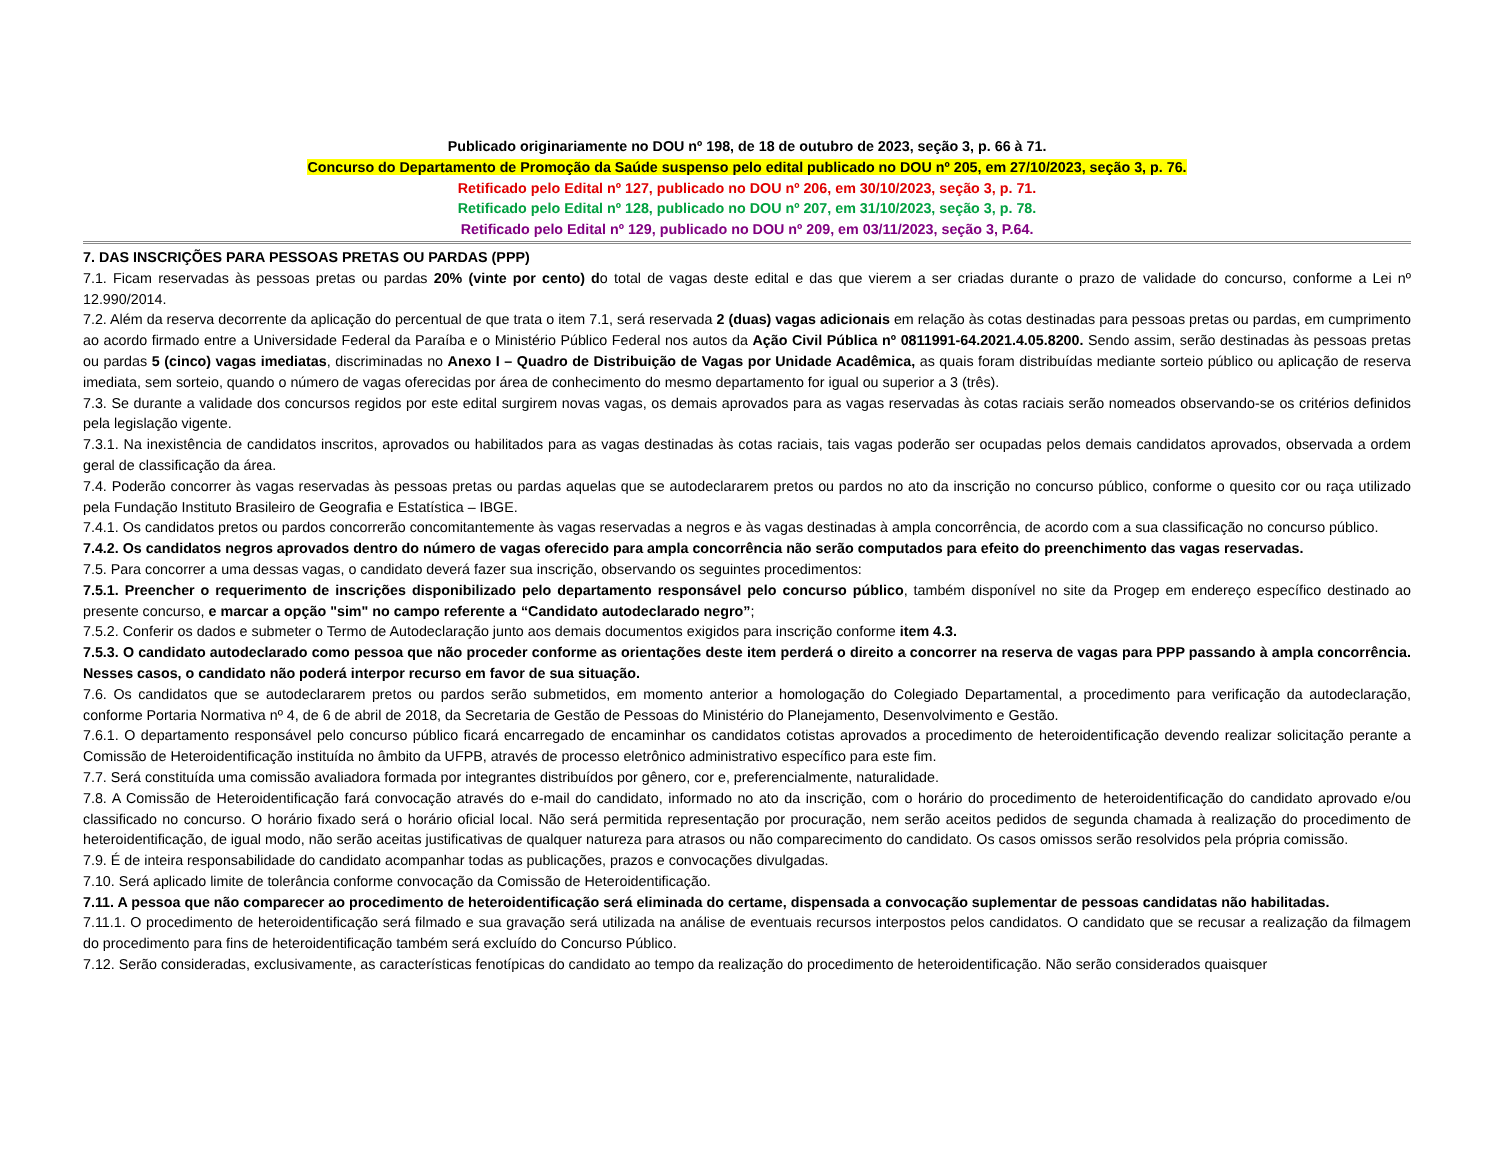Publicado originariamente no DOU nº 198, de 18 de outubro de 2023, seção 3, p. 66 à 71.
Concurso do Departamento de Promoção da Saúde suspenso pelo edital publicado no DOU nº 205, em 27/10/2023, seção 3, p. 76.
Retificado pelo Edital nº 127, publicado no DOU nº 206, em 30/10/2023, seção 3, p. 71.
Retificado pelo Edital nº 128, publicado no DOU nº 207, em 31/10/2023, seção 3, p. 78.
Retificado pelo Edital nº 129, publicado no DOU nº 209, em 03/11/2023, seção 3, P.64.
7. DAS INSCRIÇÕES PARA PESSOAS PRETAS OU PARDAS (PPP)
7.1. Ficam reservadas às pessoas pretas ou pardas 20% (vinte por cento) do total de vagas deste edital e das que vierem a ser criadas durante o prazo de validade do concurso, conforme a Lei nº 12.990/2014.
7.2. Além da reserva decorrente da aplicação do percentual de que trata o item 7.1, será reservada 2 (duas) vagas adicionais em relação às cotas destinadas para pessoas pretas ou pardas, em cumprimento ao acordo firmado entre a Universidade Federal da Paraíba e o Ministério Público Federal nos autos da Ação Civil Pública nº 0811991-64.2021.4.05.8200. Sendo assim, serão destinadas às pessoas pretas ou pardas 5 (cinco) vagas imediatas, discriminadas no Anexo I – Quadro de Distribuição de Vagas por Unidade Acadêmica, as quais foram distribuídas mediante sorteio público ou aplicação de reserva imediata, sem sorteio, quando o número de vagas oferecidas por área de conhecimento do mesmo departamento for igual ou superior a 3 (três).
7.3. Se durante a validade dos concursos regidos por este edital surgirem novas vagas, os demais aprovados para as vagas reservadas às cotas raciais serão nomeados observando-se os critérios definidos pela legislação vigente.
7.3.1. Na inexistência de candidatos inscritos, aprovados ou habilitados para as vagas destinadas às cotas raciais, tais vagas poderão ser ocupadas pelos demais candidatos aprovados, observada a ordem geral de classificação da área.
7.4. Poderão concorrer às vagas reservadas às pessoas pretas ou pardas aquelas que se autodeclararem pretos ou pardos no ato da inscrição no concurso público, conforme o quesito cor ou raça utilizado pela Fundação Instituto Brasileiro de Geografia e Estatística – IBGE.
7.4.1. Os candidatos pretos ou pardos concorrerão concomitantemente às vagas reservadas a negros e às vagas destinadas à ampla concorrência, de acordo com a sua classificação no concurso público.
7.4.2. Os candidatos negros aprovados dentro do número de vagas oferecido para ampla concorrência não serão computados para efeito do preenchimento das vagas reservadas.
7.5. Para concorrer a uma dessas vagas, o candidato deverá fazer sua inscrição, observando os seguintes procedimentos:
7.5.1. Preencher o requerimento de inscrições disponibilizado pelo departamento responsável pelo concurso público, também disponível no site da Progep em endereço específico destinado ao presente concurso, e marcar a opção "sim" no campo referente a “Candidato autodeclarado negro”;
7.5.2. Conferir os dados e submeter o Termo de Autodeclaração junto aos demais documentos exigidos para inscrição conforme item 4.3.
7.5.3. O candidato autodeclarado como pessoa que não proceder conforme as orientações deste item perderá o direito a concorrer na reserva de vagas para PPP passando à ampla concorrência. Nesses casos, o candidato não poderá interpor recurso em favor de sua situação.
7.6. Os candidatos que se autodeclararem pretos ou pardos serão submetidos, em momento anterior a homologação do Colegiado Departamental, a procedimento para verificação da autodeclaração, conforme Portaria Normativa nº 4, de 6 de abril de 2018, da Secretaria de Gestão de Pessoas do Ministério do Planejamento, Desenvolvimento e Gestão.
7.6.1. O departamento responsável pelo concurso público ficará encarregado de encaminhar os candidatos cotistas aprovados a procedimento de heteroidentificação devendo realizar solicitação perante a Comissão de Heteroidentificação instituída no âmbito da UFPB, através de processo eletrônico administrativo específico para este fim.
7.7. Será constituída uma comissão avaliadora formada por integrantes distribuídos por gênero, cor e, preferencialmente, naturalidade.
7.8. A Comissão de Heteroidentificação fará convocação através do e-mail do candidato, informado no ato da inscrição, com o horário do procedimento de heteroidentificação do candidato aprovado e/ou classificado no concurso. O horário fixado será o horário oficial local. Não será permitida representação por procuração, nem serão aceitos pedidos de segunda chamada à realização do procedimento de heteroidentificação, de igual modo, não serão aceitas justificativas de qualquer natureza para atrasos ou não comparecimento do candidato. Os casos omissos serão resolvidos pela própria comissão.
7.9. É de inteira responsabilidade do candidato acompanhar todas as publicações, prazos e convocações divulgadas.
7.10. Será aplicado limite de tolerância conforme convocação da Comissão de Heteroidentificação.
7.11. A pessoa que não comparecer ao procedimento de heteroidentificação será eliminada do certame, dispensada a convocação suplementar de pessoas candidatas não habilitadas.
7.11.1. O procedimento de heteroidentificação será filmado e sua gravação será utilizada na análise de eventuais recursos interpostos pelos candidatos. O candidato que se recusar a realização da filmagem do procedimento para fins de heteroidentificação também será excluído do Concurso Público.
7.12. Serão consideradas, exclusivamente, as características fenotípicas do candidato ao tempo da realização do procedimento de heteroidentificação. Não serão considerados quaisquer